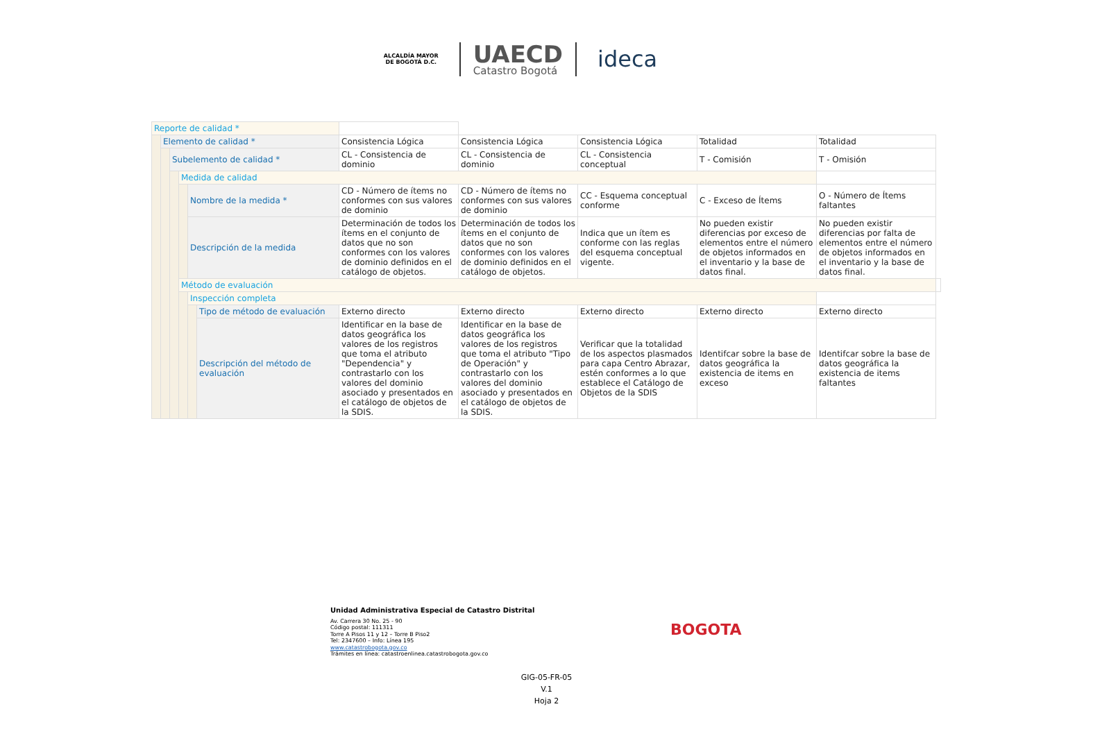ALCALDÍA MAYOR
DE BOGOTÁ D.C.
UAECD
Catastro Bogotá
ideca
| Reporte de calidad * | | | | | | | | | | | |
| | Elemento de calidad * | | | | | Consistencia Lógica | Consistencia Lógica | Consistencia Lógica | Totalidad | Totalidad | |
| | | Subelemento de calidad * | | | | CL - Consistencia de dominio | CL - Consistencia de dominio | CL - Consistencia conceptual | T - Comisión | T - Omisión | |
| | | | Medida de calidad | | | | | | | | |
| | | | | Nombre de la medida * | | CD - Número de ítems no conformes con sus valores de dominio | CD - Número de ítems no conformes con sus valores de dominio | CC - Esquema conceptual conforme | C - Exceso de Ítems | O - Número de Ítems faltantes | |
| | | | | Descripción de la medida | | Determinación de todos los ítems en el conjunto de datos que no son conformes con los valores de dominio definidos en el catálogo de objetos. | Determinación de todos los ítems en el conjunto de datos que no son conformes con los valores de dominio definidos en el catálogo de objetos. | Indica que un ítem es conforme con las reglas del esquema conceptual vigente. | No pueden existir diferencias por exceso de elementos entre el número de objetos informados en el inventario y la base de datos final. | No pueden existir diferencias por falta de elementos entre el número de objetos informados en el inventario y la base de datos final. | |
| | | | Método de evaluación | | | | | | | | |
| | | | | Inspección completa | | | | | | | |
| | | | | | Tipo de método de evaluación | Externo directo | Externo directo | Externo directo | Externo directo | Externo directo | |
| | | | | | Descripción del método de evaluación | Identificar en la base de datos geográfica los valores de los registros que toma el atributo "Dependencia" y contrastarlo con los valores del dominio asociado y presentados en el catálogo de objetos de la SDIS. | Identificar en la base de datos geográfica los valores de los registros que toma el atributo "Tipo de Operación" y contrastarlo con los valores del dominio asociado y presentados en el catálogo de objetos de la SDIS. | Verificar que la totalidad de los aspectos plasmados para capa Centro Abrazar, estén conformes a lo que establece el Catálogo de Objetos de la SDIS | Identifcar sobre la base de datos geográfica la existencia de items en exceso | Identifcar sobre la base de datos geográfica la existencia de items faltantes | |
Unidad Administrativa Especial de Catastro Distrital
Av. Carrera 30 No. 25 - 90
Código postal: 111311
Torre A Pisos 11 y 12 – Torre B Piso2
Tel: 2347600 – Info: Línea 195
www.catastrobogota.gov.co
Trámites en línea: catastroenlinea.catastrobogota.gov.co
BOGOTA
GIG-05-FR-05
V.1
Hoja 2